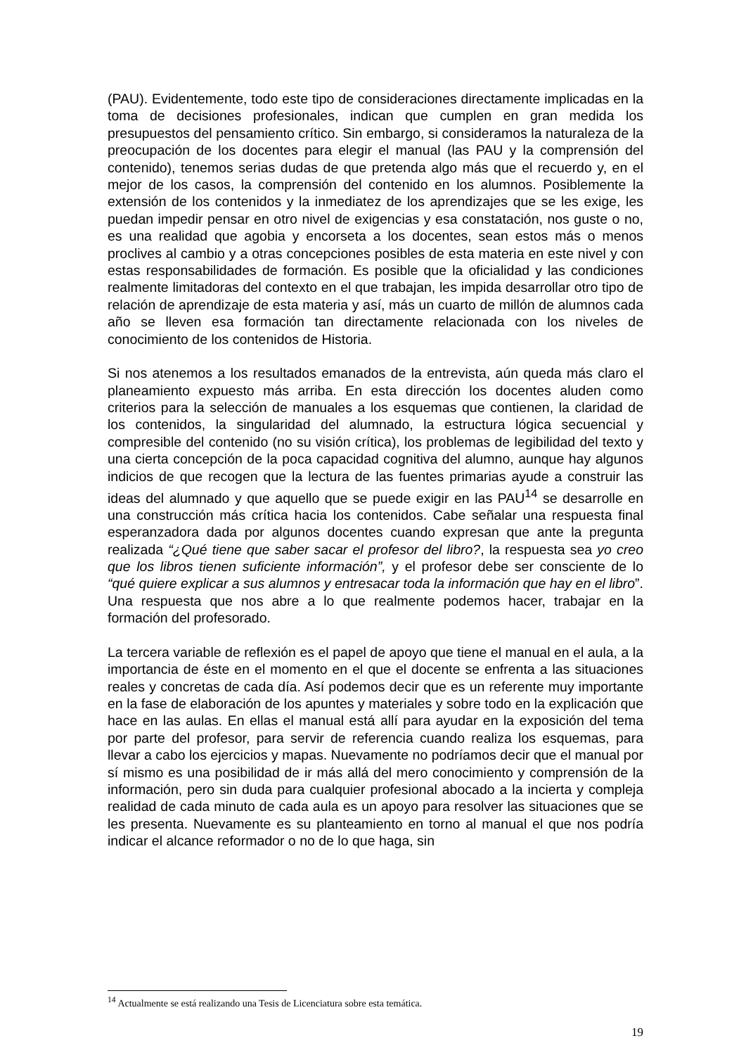(PAU). Evidentemente, todo este tipo de consideraciones directamente implicadas en la toma de decisiones profesionales, indican que cumplen en gran medida los presupuestos del pensamiento crítico. Sin embargo, si consideramos la naturaleza de la preocupación de los docentes para elegir el manual (las PAU y la comprensión del contenido), tenemos serias dudas de que pretenda algo más que el recuerdo y, en el mejor de los casos, la comprensión del contenido en los alumnos. Posiblemente la extensión de los contenidos y la inmediatez de los aprendizajes que se les exige, les puedan impedir pensar en otro nivel de exigencias y esa constatación, nos guste o no, es una realidad que agobia y encorseta a los docentes, sean estos más o menos proclives al cambio y a otras concepciones posibles de esta materia en este nivel y con estas responsabilidades de formación. Es posible que la oficialidad y las condiciones realmente limitadoras del contexto en el que trabajan, les impida desarrollar otro tipo de relación de aprendizaje de esta materia y así, más un cuarto de millón de alumnos cada año se lleven esa formación tan directamente relacionada con los niveles de conocimiento de los contenidos de Historia.
Si nos atenemos a los resultados emanados de la entrevista, aún queda más claro el planeamiento expuesto más arriba. En esta dirección los docentes aluden como criterios para la selección de manuales a los esquemas que contienen, la claridad de los contenidos, la singularidad del alumnado, la estructura lógica secuencial y compresible del contenido (no su visión crítica), los problemas de legibilidad del texto y una cierta concepción de la poca capacidad cognitiva del alumno, aunque hay algunos indicios de que recogen que la lectura de las fuentes primarias ayude a construir las ideas del alumnado y que aquello que se puede exigir en las PAU<sup>14</sup> se desarrolle en una construcción más crítica hacia los contenidos. Cabe señalar una respuesta final esperanzadora dada por algunos docentes cuando expresan que ante la pregunta realizada “¿Qué tiene que saber sacar el profesor del libro?, la respuesta sea yo creo que los libros tienen suficiente información”, y el profesor debe ser consciente de lo “qué quiere explicar a sus alumnos y entresacar toda la información que hay en el libro”. Una respuesta que nos abre a lo que realmente podemos hacer, trabajar en la formación del profesorado.
La tercera variable de reflexión es el papel de apoyo que tiene el manual en el aula, a la importancia de éste en el momento en el que el docente se enfrenta a las situaciones reales y concretas de cada día. Así podemos decir que es un referente muy importante en la fase de elaboración de los apuntes y materiales y sobre todo en la explicación que hace en las aulas. En ellas el manual está allí para ayudar en la exposición del tema por parte del profesor, para servir de referencia cuando realiza los esquemas, para llevar a cabo los ejercicios y mapas. Nuevamente no podríamos decir que el manual por sí mismo es una posibilidad de ir más allá del mero conocimiento y comprensión de la información, pero sin duda para cualquier profesional abocado a la incierta y compleja realidad de cada minuto de cada aula es un apoyo para resolver las situaciones que se les presenta. Nuevamente es su planteamiento en torno al manual el que nos podría indicar el alcance reformador o no de lo que haga, sin
<sup>14</sup> Actualmente se está realizando una Tesis de Licenciatura sobre esta temática.
19